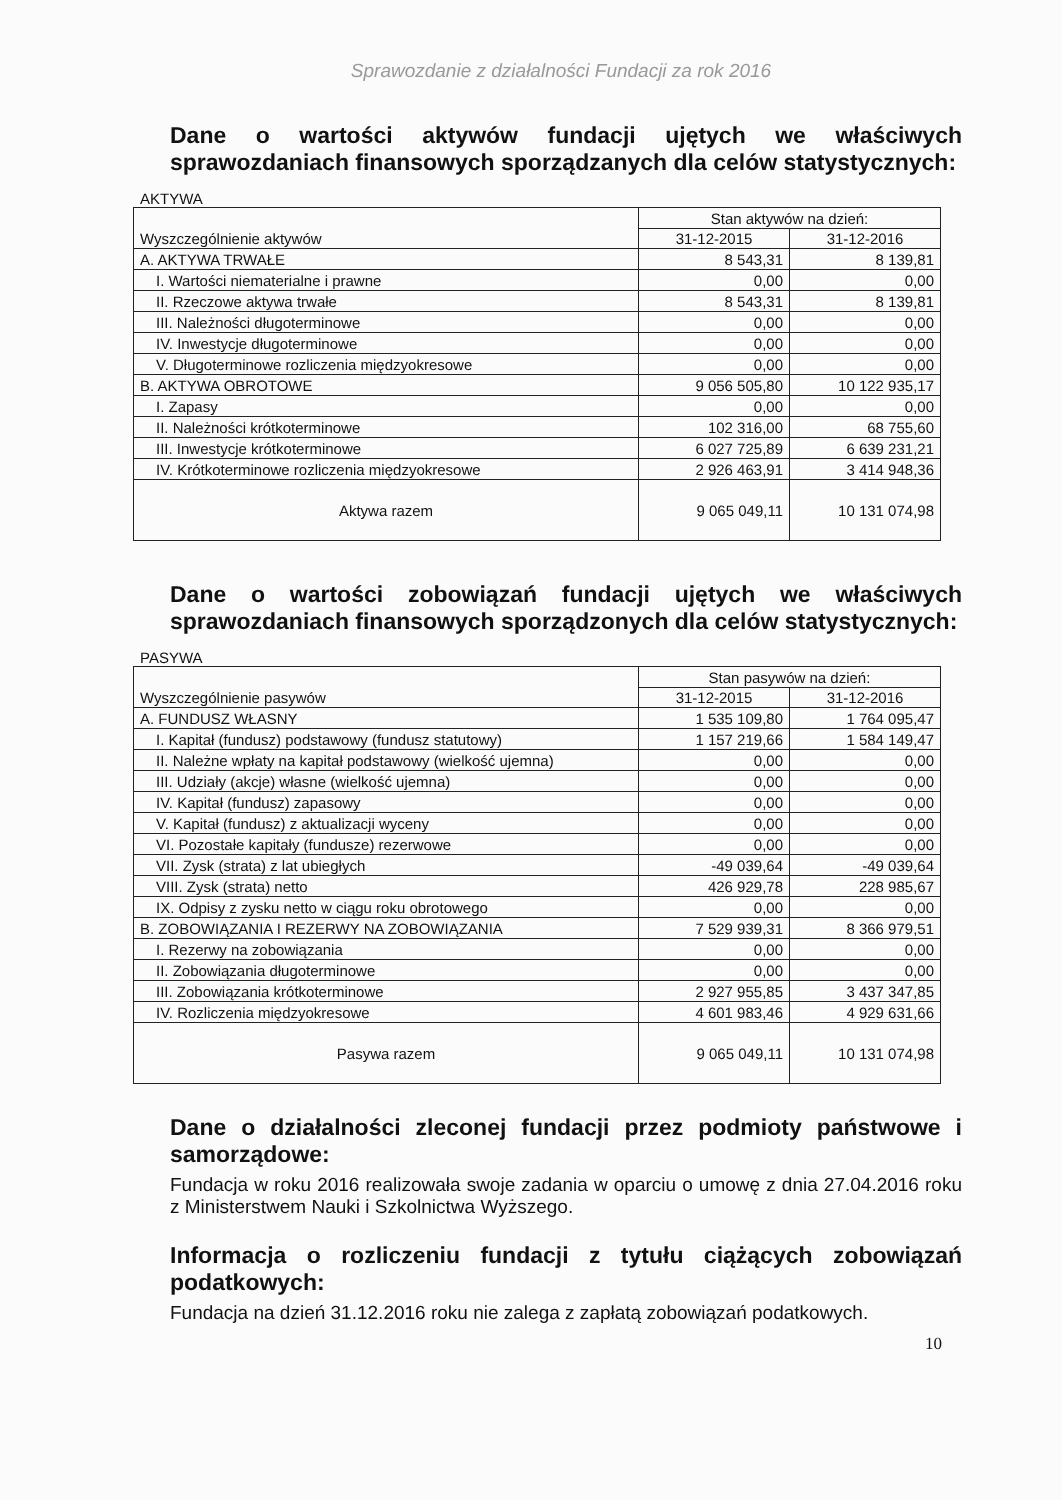Sprawozdanie z działalności Fundacji za rok 2016
Dane o wartości aktywów fundacji ujętych we właściwych
sprawozdaniach finansowych sporządzanych dla celów statystycznych:
AKTYWA
| Wyszczególnienie aktywów | Stan aktywów na dzień: | |
| | 31-12-2015 | 31-12-2016 |
| A. AKTYWA TRWAŁE | 8 543,31 | 8 139,81 |
| I. Wartości niematerialne i prawne | 0,00 | 0,00 |
| II. Rzeczowe aktywa trwałe | 8 543,31 | 8 139,81 |
| III. Należności długoterminowe | 0,00 | 0,00 |
| IV. Inwestycje długoterminowe | 0,00 | 0,00 |
| V. Długoterminowe rozliczenia międzyokresowe | 0,00 | 0,00 |
| B. AKTYWA OBROTOWE | 9 056 505,80 | 10 122 935,17 |
| I. Zapasy | 0,00 | 0,00 |
| II. Należności krótkoterminowe | 102 316,00 | 68 755,60 |
| III. Inwestycje krótkoterminowe | 6 027 725,89 | 6 639 231,21 |
| IV. Krótkoterminowe rozliczenia międzyokresowe | 2 926 463,91 | 3 414 948,36 |
| Aktywa razem | 9 065 049,11 | 10 131 074,98 |
Dane o wartości zobowiązań fundacji ujętych we właściwych
sprawozdaniach finansowych sporządzonych dla celów statystycznych:
PASYWA
| Wyszczególnienie pasywów | Stan pasywów na dzień: | |
| | 31-12-2015 | 31-12-2016 |
| A. FUNDUSZ WŁASNY | 1 535 109,80 | 1 764 095,47 |
| I. Kapitał (fundusz) podstawowy (fundusz statutowy) | 1 157 219,66 | 1 584 149,47 |
| II. Należne wpłaty na kapitał podstawowy (wielkość ujemna) | 0,00 | 0,00 |
| III. Udziały (akcje) własne (wielkość ujemna) | 0,00 | 0,00 |
| IV. Kapitał (fundusz) zapasowy | 0,00 | 0,00 |
| V. Kapitał (fundusz) z aktualizacji wyceny | 0,00 | 0,00 |
| VI. Pozostałe kapitały (fundusze) rezerwowe | 0,00 | 0,00 |
| VII. Zysk (strata) z lat ubiegłych | -49 039,64 | -49 039,64 |
| VIII. Zysk (strata) netto | 426 929,78 | 228 985,67 |
| IX. Odpisy z zysku netto w ciągu roku obrotowego | 0,00 | 0,00 |
| B. ZOBOWIĄZANIA I REZERWY NA ZOBOWIĄZANIA | 7 529 939,31 | 8 366 979,51 |
| I. Rezerwy na zobowiązania | 0,00 | 0,00 |
| II. Zobowiązania długoterminowe | 0,00 | 0,00 |
| III. Zobowiązania krótkoterminowe | 2 927 955,85 | 3 437 347,85 |
| IV. Rozliczenia międzyokresowe | 4 601 983,46 | 4 929 631,66 |
| Pasywa razem | 9 065 049,11 | 10 131 074,98 |
Dane o działalności zleconej fundacji przez podmioty państwowe i
samorządowe:
Fundacja w roku 2016 realizowała swoje zadania w oparciu o umowę z dnia 27.04.2016 roku z Ministerstwem Nauki i Szkolnictwa Wyższego.
Informacja o rozliczeniu fundacji z tytułu ciążących zobowiązań
podatkowych:
Fundacja na dzień 31.12.2016 roku nie zalega z zapłatą zobowiązań podatkowych.
10